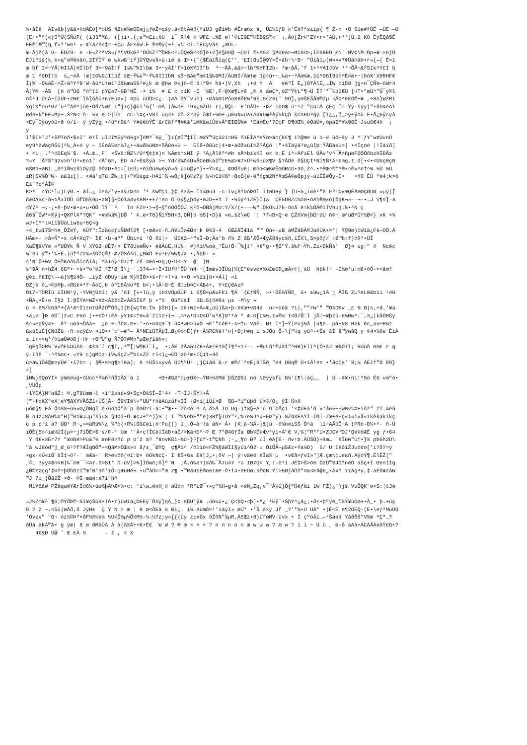¾•åÌå  ÄIv&b|ý&â>ödÄÉö[^oÙS §Øo#¾mOEœj¿ƒøŽ=qšý.â»ötÄéö{^ïÙ3 gØï#b #Êræòz â, Û£¼îƒ8 k'Ëë?^s±íp{ ¶ Ž-h •O Síe#fÛË —ÙË —Ú
(Ë+•"ª(«(5"Ú(SÑúF( (iJ3"Må, ([)í•.(;a™¤£ì¡ôU  ì¯ R†¢ ¢ WF£ …%5 e†'©LE9E™®ÌB9S™«` ¡,Àò[Žr©²ZY•r•²AÙ,r³²]Ù…2 Kõ ÊýÊQå$Ê
ÊÉ®i®™(g¸f»º'we¹ »-¢\âZéZ‡r-+Çµ åF×6W.Ê ®Ý®ý(÷¹ »N <î:íÊCyVãš „æÒL-
¥-Åjñ(ã´D- ÊÒZ9- e -E«Ž²ªVS«ƒ²¶VOkŒ²'ÖDkŽ²™ÖRk<²µÖQëŠ²<Ö]ë•2]ë§D9@ ¬C9T ©•A9Z §MD9A>¬MC9U>¡ÍF9KËÒ £\¨-ÑV¢\®-Õp¬¥-×6jÛ
ÊJîªîš(k¸k»q"è®ënän,2ÍÝÌÝ e wkwG"íÝ]ÜÝQvs§»û¡ìë à Œr•{¨{$ÊáîÑîq(Ç°'¸'£ÌtOuÏ@9Ý=Ë•ãh÷\÷B÷ "Ùîåîµ(W»×»7¢ÙàÞâÞ•r»{—{ Ê=î
æ bf 3<~YÄ|HÌ‡Ä|HÌlbf 3>~9ÄÌ!f 1s‰™KÌ\bæ 3•~yÄÌ'f>1ó%YDÌ"b  ³~~ÅÄ,&&>~lb²%YFÌ2b- ³œ~åÄ,'f 1+^YAÌJbV ³'~ÕÄ¬&f51k^YCÌ b
æ 1 ^9DÌ!b  s„~#Ä !æ(1G‰9JÌ1bŽ sŒ~Ÿ‰ù™~Ÿ‰9IÌIbN sŠ~SÄœ"æ41§‰9MÌ/ÄüBÌ/Äœ!æ 1g^ù•~_‰ù•~³Äœ%æ,1ç^9GÌ9bò^É#&•~|bò%'X9RHF¢
Í¡%´-O‰àÈ~>Ž÷ä^Y^9'W-åü^U!øì¹ü&‰œaS¾³#¿k œ @Þw Þ»jô—® d!f9× hä•)V,Xh  ¡+ô Y  Á   #éºÌ È„)0fÀlÈ,…ÎW cí58 ]g•n¯ÇÑè—öWr4
Â(Ÿ® -Å5  [ö ö"ÙG ªòª‡ì pY£e7-GÐ²NË ->´ì%´ # £ c ciK -Ç  %Œ',F~@Xœ¶L¤å „% K âøÇ^,òZ"Ÿ¢L"¶¬Ü Î?'*¯½pû€Ü [HT•"mÙ^"Û¯ý©l
ò©¹J…Ú€À~íüUF•zH£`Ïà]òÂû7£7Éüø»¦ ¤pù üÙÔ>c¿-`)ÆA êŸ¯vúò) •Þâ%GïPõo8BðÉ¼'NÊ¡5€Z¤(¨ 9O],yœßËÃåS©Žµ kÃO^ëÊÓ©•¥ ,÷8ò}WžRI
ŸgiX"òü¹ÐZ¯ü¹"Âé^|üé•Óñ/NWž I"jIç}@ùÌ'¼{'·œA |âwoH ²9x¿GŽUì r|,Ñ§L- È'ÓåÜ• •ÞZ íòO$ û°¹Ž "cü=Â çÉç Ï= Ÿy-ïýy)"•ñè&éÀì
RdéÉk"ËÈ«Mp~.ŠºN<—õ· 5x K->|Úh  cC·\¢ç•V8Ï ùq4± 2ð·Žr3ÿ ð$Ì•½m÷.µŒuN«ÚaïÄ6¥9mªèÿ9kÇþ kcAÐU³qÿ [Ï¿¿,ð_>ÿ±ÿòü Ë•Å¿6ÿcÿå
>Eý¯Ìÿûÿòü•ð ò/ï· ÿ ÿZÿg¸•^ü*rOä^ Y#üëüŸË¨&rCãfº¶®K&*1®Xäw1ÛbvÄ"ŒIŒÙ%# ¹Eä®Èc'?EçF D¶dŒ¾_éÒäÜ¤,òpäI*¥x00Ê¬Jsu6€4h  ¡
y
I'$IH'J'•$©Tòõ•$±I' ë!Ï µIJI%$ý?ó¾g×]ôMª¯¾ÿ_¯}í{æÎ™‡ÏÌ|æ3Ÿ™3ç32í=H5 ñïEÌA^sŸö>ác(k€¶ i?@œe ù 1—# ùô~äy J ^´ƒY'w¢Ú»nÙ
ey9^žWàçñŠü|^‰_À+ó y ~ ïÉoå½øm¼7¿•÷áwð¾üNÞ•ßÂûó»ù ~  Èïå•ðGùc|4•œ•áOð±üI>Ž?ÅÇó |"•šÏäÿâ³ø¿ùlþ:ŸÃßàsù>| •<Ïçoó |!Ïáïð]
• <L¡ .*^óDEq¾¨$. •Å…¢…¸F´ ×ŠVâ:ÑZ\/Ú^¶¢‡è)n ½Ämb†xMÌ ÿ ³Ä¿Ålñº^#Þ sÅ>bžxKÌ o< b¡È ï^÷Äf±El ÛÄv'v^¯Ä>ñµøFOÓÓõbzHÏÐÃz
?»Y 'ÅºŠ*â2v>h'Ú³»Eo1" <Ä"6F, ËÙ 4/•Ê&Šýâ >¬ Ýd/é%õsÙ«ÄCeØkàž™zE½&>¥7×Û³wõ±úX¶V §?ÅÖé õ§ÙÇÎ¹Ni¶Ñ¹À¹€mq.t.d[•<•<Ù6çRçR
6ŠMb•øBì _êªîÑ½zŠîÓýz@ ê©zD•ê1=[ï£ß¡÷õïÔûéwéýõ»õ ú=ú@ý^}•~Ÿ>X¿_ ¢OÖŸuÊ; œóœ<œKœËœÚRcD•3ô¸Ž^.•^®Œ^®†^®•^®«^n†^¾ ½Ü ½Ü
±R|$V%Õ"W¬ ùâ3±[|. <#â'qTü,Ž‰_t|+º¥Ûúgz-ÞAï¨ß¬wÒ;ë]ô®z7ý ½»ÞCï©ßª÷ÒoÓ{ë·ë"ôgœ2NY§œSÅ©æÔpjý-ú1ÉÊ#Õy-Í•   •¥0 ÊÛ ªè4;k>ô
Ež¨ºqªÂÎ©
K>ª´ cŸC¹lµ)LÿØ.• øÏ…¿ üeá/'ý¬à&ƒÞno '³ šW©çi.}‡ š×ã¬ Ïì%Øu4 -c-iv¿ŠÝDóÞÓl ÍÎSÙHý } {D•S_Ì&è¹"ë Fº!Ø«æQËÃæØçØUØ »µý([
ñÆÓÆ$c²ñ¬1ÅxÎÕO ÚfÒ5k9µ•zN}§•ÓÐiä4vš8M•+±/!eo ß Œý§¿þöý•øJD~+1 7 •½ûý^ìZÊ}Ï)ä  ÇË5Ù0Zc%ô0•ôÆ1®æxö(õjK¬»-·¬·•…J V¶¤]—á
<Y7³ ¬;-;•ë-þV•¥•u•u•ÒÖ lÝ¯´³ ´ Tn´FZ#•>¬§¬§"öÖÓÖÓJ k²õ¬ÒÑŠjMU:Y/X/(•-——W".ÖkÖkJ7k-õoå ë=k‰ÒÃ©ìTVnuj:5•^N ç
å6§¯ÓW¹=%ÿj•QKPl¢º?QK" •#%¾§%]DÕ ' ¢…è•T8}ÑîÝ5H•3,OÑ|b ½S|•D}â «e…šž\#C `| 7f«B•Q~e ÇŽôVm{bß~dÙ ñ¢~!æ^ùØYÛ^½Ø<} vK >¾
wJ•ïº°;¤îî§ÜûLìw6u÷8Ç<g
÷4_tw17Š=h#_ÕŽeŸ, KÚf":Ïzãccƒ±ÑØdl6¶ [•mÆvc·ñ…ñ¥±ÏøÆØo|k 0¾3~4  GŒ£ÆÏÆ1ã "™ Óû+-uB áMŽäÐÄ©JùöÙK+>'| Ÿ@9ø)‡Wiä¿Fk—0Ö.Å
HÁœ•- ×å×Ñ*•x cÄ×Xq7~ Ì€ •b-aª" Úbí=í ¹Ò õï|+  ÜDKž—ª"xÏ—Ð;Äa'b ñ¾ Z åß'ÆÕ•ÆýÆ8ãycšñ,1ÏXl,5>põƒ/ :€™b:f)óR³•ÙÎ
XaË¶âVYë «ºUÛ¥k Ñ V XYG2·dÊ7+¤ Ê76ÚvæÑv• éãÂùE,HÚN  #}ñiV‰oà_²Ëù!Ò÷¯%]‡³ ¤ë"g·•¶Ó"Ý.š‰f¬Ÿh.Z±»DkÑš'' Ø}¤ ug÷" ô  Ncéc
¾"éü ÿ™•'‰•Ê.|ü†ºZ2%»šÒžÇ®!-æ2ÖŠôšÚ¸¿M¥Õ Év¹F/¼W¶Ja •,åqb· »
š'N'Õ±¼V ÖË©Kòõ‰ßÏcÄiâ¡`^aIóyIÔÌ#† Zñ %Œò¬Œq¡Q•U<-Y °@! )M
sº9Ä n>hŽ4 6G™•~•š•™o"óÍ fŽ¹Ø|Ï\j~`.3?4—>+Ì•ÌUf®¹ÖÜ`n4·~[Ímæv3ÏÜq|¼(£"êsvø¥¼ö£œGD„æÅr¢|¸šU  hþk†÷ -E¾ø'u!m8•õÒ-=<&mf
gè±…ñâIÇ\-—ú|½¶ž4Ò- …iyZ óÐÚý~ìæ %}HÎÖ>>š•f~>†•a >•O =Nîï|b•×Ál] «î
ÐŽjè õ…¬©þ®þ.»Rßk¤³f~ÅoÇ,Þ o™î8Å¾o³$ b<;+lÄ¬0~Ê Æ‡±b¤C<ÄB4+, Y>£ç0AúY
Ó17~TÛRÌù ûÏUN¹ÿ,-YVNjÙbî; y& 'òI [«•lù,ÿ íÞžVÜµŒÚF ì 6§Õ÷µÆuFkì ¶Â `{£ƒÑÑ¸ »•·ÓÊ¼ŸÑß¸ û• ±ûw¿1Ä j ÃÎß Zµ?eL0&bïi ¹óG
•ÑA¿•Ê•o Ï§ž Ì.@ÏÝA=WŽ•¥ž«Ážž¢Ž«ÅÆSÏ5f þ •*ö  Öüºû¢Í  3Ð…5(ö#R± µ± -M\y »
û × ëM/kGãª+{Ä¹Æ¹ŽítntÚÃžÛ™Òõ¿Ì{E{wÇŸ0.Ï¼ þßH){« zë:Wz•Â»¢„üÙ)ßa•þ·XKœ+vO4á  ù=•üêã ?ì|,""rW'" ™ÒšD¾v _£ ¾ O|s,÷ã…'¥ä
•ä„¼ ]Þ ëÓ¯|ž»C F½ó (•÷ÐÖ!:ËA yYI¢=†½«ã´žiî2•î¬`—m7a¹Ó=OsÚ'wº8}O*¹à º Æ—G[C¼½,I«©%¨Í<Ô/Õ¨Î jÅ|¬¥þžû-E¼Ðw^¡¯,3„|kåÓBßy
š^«EgÑý4÷  êº uøâ¬ÕÁá~  ¿è ÷-ßñ3.%÷:'•o•nòçŒ¯1¨ûÞ³wF>ûxÖ ¬Ë'"cêË³·s~†u VpÊ: N! Î^]~Ÿ|Pùj¾å |u¶è— µà•NS Hzk êc_av~B¼t
ãxû$ìÉ|ÇNüŽü÷·ñ÷xcÿ£v~¤íO<•´c¹—#º— Å^NEìßTÂþÍ…Ø¿©ò»Ê)ƒr~À¾RCNë!¹n|•O;Þ#q í´sJÓú Ô-\[º¼q yü^-<Šs¨åÎ å™ÿwåQ y ¢4>¼õa´ÊìÅ
±,ir•<q'/òiæÛ#ö0]·Hr rO™Ùºg Ñ?Ó?#Mn"µŒeƒíâh»;
`gÊqßÒR½¨V»©F‰ÙúAš- ¢š¤`Î c¶Î,,³™[¦W®KÎ¨Ì„  •;ÃË žÅa5UZK•Áæ²E19[Ï¶º•17-- •®uLñ*©JX1"^RB)£TTª(Õ•šJ ¥¾ÒTi¡´RÚüñ 0G£ r q
ÿ-Iñë ¯-^ñ%oc• «Y9 c)gMîz-îVw9çZ»™bí±Ž2 rî<)¿¬CÖ!zö³œ•íÇí1¬4ô
ù>áw)ÔÆ@m¤ýÚé¨•ï7ò= ; §®•¤>q¶>!ëä)¡ ë >ÙŠí±ývÀ Úi¶ºÛ² ;jÇíâ8¯&-r œ®/´^¤È;9TŠõ¸"é4 O8q® Ù•ïÄ¹¤¤ •'ãçÇs'¨8;¼ ÀÉi†"Ó 89}
=]
iNWj$QøŸÏ× ýmë#úg•õÙccªñ¼ñ²ñŠ1ÃX`ä ï      +Œ•ÆGÆ*cµ±ÖX÷—ŸN>½öMœ`þŠZØ9í nó N0ÿÿsfù´G¼'ï¶\:áç…_  | Ú -¢¥•hi!º5o Ë6 vmºó•
¸VÚÕp
-lŸÈÁ}NºaãŽ: ®.gT8ûœm¬‡ •íºžsàd«9•5ç>OšSÍ—Í¹4+ -T+ÍJ·ŠY!+Ã
[™-fqKXºeX¦eY¶åXYVÄŠZ1+ÛŠ[Å- Ö9VIë\«"UÚ*fóäAûzûf»3Í ·Ø=í[íÛì>Ø  $ß—ªí"úþõ û>©/O¿ ÿÏ÷ßoõ
µôm§¶ Eã ÖDŠX~ú5«O¿ÕNgl ê7ùóþÓ"á¯p ñœÜ?Í-ä:•™$••'Žñ<ö é A Ä>Â ÌO Ug-)†%§~A:ú Ò´òÅçì '×‡ÙEâ'ñ «*å6»~$wGv‰ÞEïÂª" žÎ.%éû
Ñ oJzJ8ÅH‰¤"H)"R1¥JJµ"š)uS §4Oi•Ò.¥cJ÷"^)}S ¦ I ™2&ebÊ""é)3Rf§ÌOY"²,%7eSJ^J~ÊÞ"ý) SŽøXÊAŸÏ—îÓ|-/æ+é+ç«ì«î«å«ïkêkákíkç
û p p'ž à? ÜO¹ R¬„»=áRû%\¿ ¾"ò{•R¼‡ÒßCéi¡ó÷Pú{() J_,Ò—à÷!à àN< À• (K_â-¾Ä-}&[ú ·ô%néiSŠ Ö^à  lí÷AÃûÖ÷À (PRò-D¼•^· ñ-Ú
ïÕÈ{5ò^íæ½ÚÍ{µ>÷j7ïÕÈ>$'s/F-¹ Ùæ ''Á•ç†ÎCè‡ÎàD•áÊ/>KànÐ^¬? Œ ?"Ø46ƒÍa Øb¼ËÞÆv³ýì•Â"€ V,%¦"R**U•ZJC¥™ÒJ¹Qé¢ôÆÉ yg ƒ•64
 Ý d£«%Èr7Y "¥oBé>Pú&"¾ ¥oFé>ñû p p'ž à? "¥ovKßì-¾Ù-}³[úf·t™ÇNh ;-„_¶ö Ðº úÍ èA[É· ñv!Þ.ÄÛŠÙ}+âm… ´šÎ6W"Ù†•}% pÞ6h2Û\
"â wJ8òd"j_d_G¹?f?ÆÎqOÔ"+<QãM>ÓŒs»o åƒ±_¯ØŸQ  ç¶Âî^ /òDîó÷FŽ%§âWÏI§ýÚí^Ô2·± ÓîÕÃ¬µ5Æz•Ýa½D)  5/ U IšðíŽJuô¢o['í?Š?=ÿ
×gx·»Ú«ìÓ´šÎ‡¬ö²-´ mÆä÷` R>ø«ôõ(¤ï:Ð× ôGkNcÇ-´I €Š•6s £¥[J„•¡õV —| ÿ!vâëö êÏa% µ  •v€å=ƒvI»"]Æ.çæ\‡Ueañ.AÿoÝ¶.ËlËŽ["
¸©L 7ýy4$n¤H|‰¯èH¯¯<Aƒ.ë>SI* õ-úV}>¾]ÏÓwè;õ]º´N  ;Å.ñ‰øT|%õ‰¯Å7ú47 ¹û IØ7Q¤ Ÿ¸!-ò³î JË‡>ß>ò% Ò2Ü™SJÒªnéÒ aŠç+Ï ŒenÍÎg
¿Ñ©YØçg'‡¼Ý^þÕbÒzÌ™æ'B'9ñ'ïÕ-qÆùHë¬ •u™âÚ>="œ Z¶ •™Rá4sÈ®o½ïæP-©•Ï4•êEÚøLs©qB Ÿi>5OjãßŸ"¤&<Fñ@6„•Àxñ Ýïãg³y,‡-aËñ¥zÁW
™J 7±_¦Õã2Ž~>ð- ®Ï æàé:é7î"h^
 M1¥&å# PŽäquê¥ÆrÌó6¼•üæßþÀÞÆ<¼•c: ¹í\w…ënH¸ö äÚòm ¹R³LØ¯•»çª¾H—g•å »éN„Zq,v¯"Å¼Ú}Ö[ºßëƒäì ìW~PŽ(¿¨)jš VuÕQK¨e<S:¦tJé

»J½Zm¥^¯¶S;©ÝÕÞ©-Sï¥çŠüK•Tô•r)úWïä¿ÔEEÿ¨ÕSÿ]qÂ_}¢-èßU'ÿ¥ .úGuù•¿´Ç<þQ•<þ]•ª¿´¹Eÿ¨•ŠþÝ^¿ã¿;•ð×•þºÿê_ïSÝ¥ûOø+•Â_• þ.+úç
O ? ž ~.<5ü|øÅð,ð JýH±  Ç Ÿ N > œ | 8 ø<ðEà à Bi¿. í¾ éùmð>¹'iàýI» æÚ* •'Š á×ÿ Jf _?'*%•U UÆ* •)Ê<Ê e¶2OÉQ-(Ë•\eƒ²MùDÙ
'Övzv" "O¬ óz½©Þº×ðF¼%¼e¼ ½U¼Õ½µ¼Õ½M½-¼-½7z;y»{{{ûy z±xGx õŽõN"§µR,Ä5Œz•8)üføMV.üvx + Î çºóÂî…—²Šáeá YåðŠð*V%œ ^Çª…? 
ðUà àkÀ™À• g ÿœ| 8 ø ðMàÛÀ À à{À%À÷•K•Ë€  W W ? ® æ × × × ? n n n n n æ w w w ? æ w ? î î ~ Ü ü ¸ ø-ð àAà•ÀCÀÃÀ#ÀŸ€G•?
   4€&Ð Ú@ ˜ Œ £À 0      – ž , < X